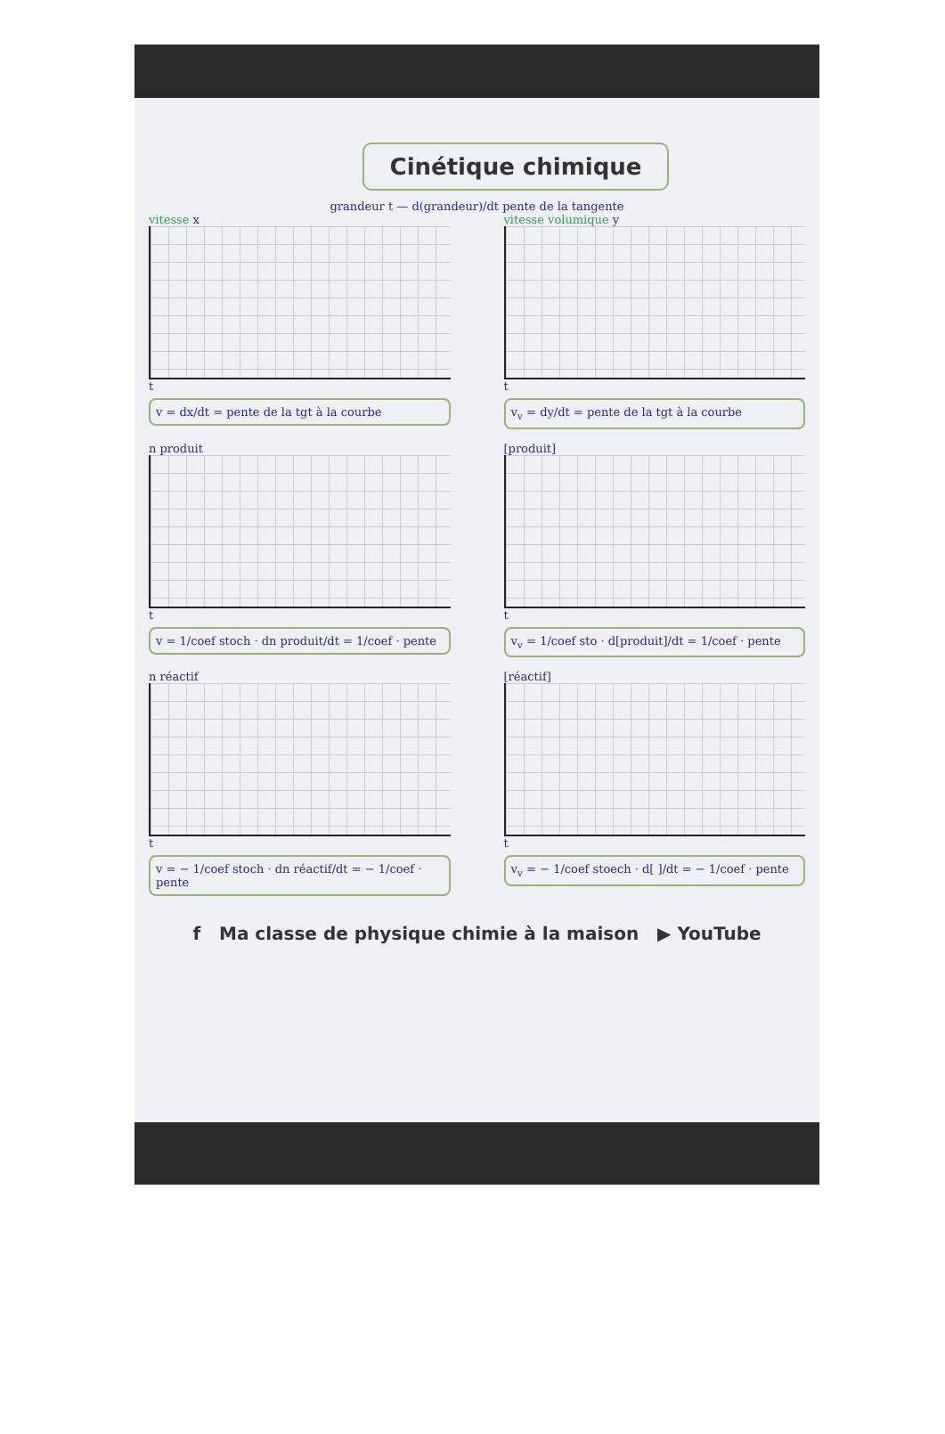Cinétique chimique
grandeur t — d(grandeur)/dt pente de la tangente
vitesse x
t
v = dx/dt = pente de la tgt à la courbe
vitesse volumique y
t
v<sub>v</sub> = dy/dt = pente de la tgt à la courbe
n produit
t
v = 1/coef stoch · dn produit/dt = 1/coef · pente
[produit]
t
v<sub>v</sub> = 1/coef sto · d[produit]/dt = 1/coef · pente
n réactif
t
v = − 1/coef stoch · dn réactif/dt = − 1/coef · pente
[réactif]
t
v<sub>v</sub> = − 1/coef stoech · d[ ]/dt = − 1/coef · pente
f Ma classe de physique chimie à la maison ▶ YouTube